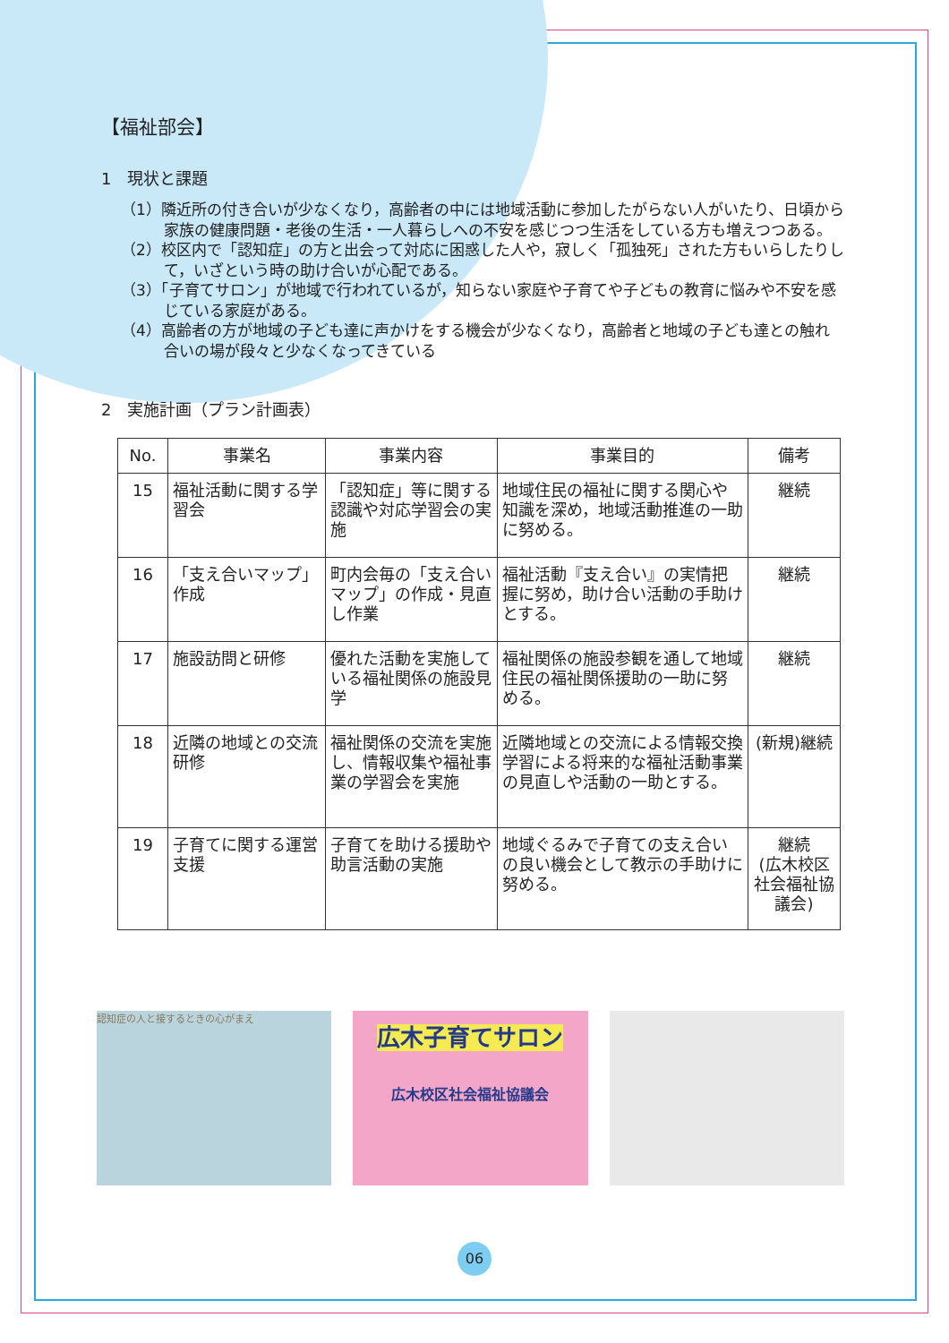【福祉部会】
1　現状と課題
（1）隣近所の付き合いが少なくなり，高齢者の中には地域活動に参加したがらない人がいたり、日頃から家族の健康問題・老後の生活・一人暮らしへの不安を感じつつ生活をしている方も増えつつある。
（2）校区内で「認知症」の方と出会って対応に困惑した人や，寂しく「孤独死」された方もいらしたりして，いざという時の助け合いが心配である。
（3）「子育てサロン」が地域で行われているが，知らない家庭や子育てや子どもの教育に悩みや不安を感じている家庭がある。
（4）高齢者の方が地域の子ども達に声かけをする機会が少なくなり，高齢者と地域の子ども達との触れ合いの場が段々と少なくなってきている
2　実施計画（プラン計画表）
| No. | 事業名 | 事業内容 | 事業目的 | 備考 |
| --- | --- | --- | --- | --- |
| 15 | 福祉活動に関する学習会 | 「認知症」等に関する認識や対応学習会の実施 | 地域住民の福祉に関する関心や知識を深め，地域活動推進の一助に努める。 | 継続 |
| 16 | 「支え合いマップ」作成 | 町内会毎の「支え合いマップ」の作成・見直し作業 | 福祉活動『支え合い』の実情把握に努め，助け合い活動の手助けとする。 | 継続 |
| 17 | 施設訪問と研修 | 優れた活動を実施している福祉関係の施設見学 | 福祉関係の施設参観を通して地域住民の福祉関係援助の一助に努める。 | 継続 |
| 18 | 近隣の地域との交流研修 | 福祉関係の交流を実施し、情報収集や福祉事業の学習会を実施 | 近隣地域との交流による情報交換学習による将来的な福祉活動事業の見直しや活動の一助とする。 | (新規)継続 |
| 19 | 子育てに関する運営支援 | 子育てを助ける援助や助言活動の実施 | 地域ぐるみで子育ての支え合いの良い機会として教示の手助けに努める。 | 継続 (広木校区社会福祉協議会) |
認知症の人と接するときの心がまえ
広木子育てサロン
広木校区社会福祉協議会
06